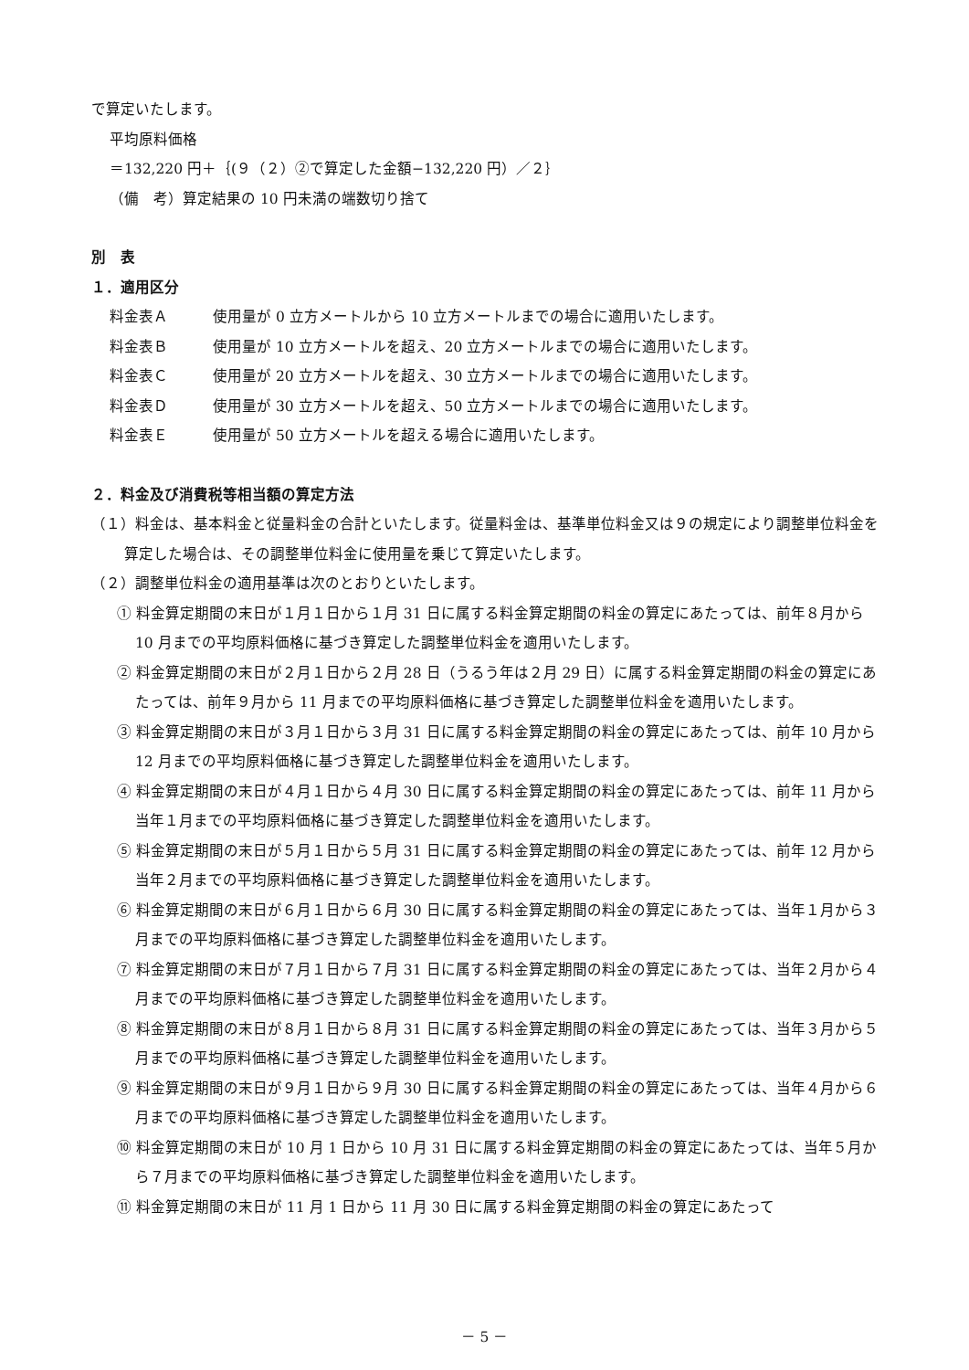で算定いたします。
平均原料価格
＝132,220 円＋｛(９（２）②で算定した金額−132,220 円）／２｝
（備　考）算定結果の 10 円未満の端数切り捨て
別　表
１．適用区分
料金表Ａ 使用量が 0 立方メートルから 10 立方メートルまでの場合に適用いたします。
料金表Ｂ 使用量が 10 立方メートルを超え、20 立方メートルまでの場合に適用いたします。
料金表Ｃ 使用量が 20 立方メートルを超え、30 立方メートルまでの場合に適用いたします。
料金表Ｄ 使用量が 30 立方メートルを超え、50 立方メートルまでの場合に適用いたします。
料金表Ｅ 使用量が 50 立方メートルを超える場合に適用いたします。
２．料金及び消費税等相当額の算定方法
（１）料金は、基本料金と従量料金の合計といたします。従量料金は、基準単位料金又は９の規定により調整単位料金を算定した場合は、その調整単位料金に使用量を乗じて算定いたします。
（２）調整単位料金の適用基準は次のとおりといたします。
① 料金算定期間の末日が１月１日から１月 31 日に属する料金算定期間の料金の算定にあたっては、前年８月から 10 月までの平均原料価格に基づき算定した調整単位料金を適用いたします。
② 料金算定期間の末日が２月１日から２月 28 日（うるう年は２月 29 日）に属する料金算定期間の料金の算定にあたっては、前年９月から 11 月までの平均原料価格に基づき算定した調整単位料金を適用いたします。
③ 料金算定期間の末日が３月１日から３月 31 日に属する料金算定期間の料金の算定にあたっては、前年 10 月から 12 月までの平均原料価格に基づき算定した調整単位料金を適用いたします。
④ 料金算定期間の末日が４月１日から４月 30 日に属する料金算定期間の料金の算定にあたっては、前年 11 月から当年１月までの平均原料価格に基づき算定した調整単位料金を適用いたします。
⑤ 料金算定期間の末日が５月１日から５月 31 日に属する料金算定期間の料金の算定にあたっては、前年 12 月から当年２月までの平均原料価格に基づき算定した調整単位料金を適用いたします。
⑥ 料金算定期間の末日が６月１日から６月 30 日に属する料金算定期間の料金の算定にあたっては、当年１月から３月までの平均原料価格に基づき算定した調整単位料金を適用いたします。
⑦ 料金算定期間の末日が７月１日から７月 31 日に属する料金算定期間の料金の算定にあたっては、当年２月から４月までの平均原料価格に基づき算定した調整単位料金を適用いたします。
⑧ 料金算定期間の末日が８月１日から８月 31 日に属する料金算定期間の料金の算定にあたっては、当年３月から５月までの平均原料価格に基づき算定した調整単位料金を適用いたします。
⑨ 料金算定期間の末日が９月１日から９月 30 日に属する料金算定期間の料金の算定にあたっては、当年４月から６月までの平均原料価格に基づき算定した調整単位料金を適用いたします。
⑩ 料金算定期間の末日が 10 月 1 日から 10 月 31 日に属する料金算定期間の料金の算定にあたっては、当年５月から７月までの平均原料価格に基づき算定した調整単位料金を適用いたします。
⑪ 料金算定期間の末日が 11 月 1 日から 11 月 30 日に属する料金算定期間の料金の算定にあたって
－ 5 －